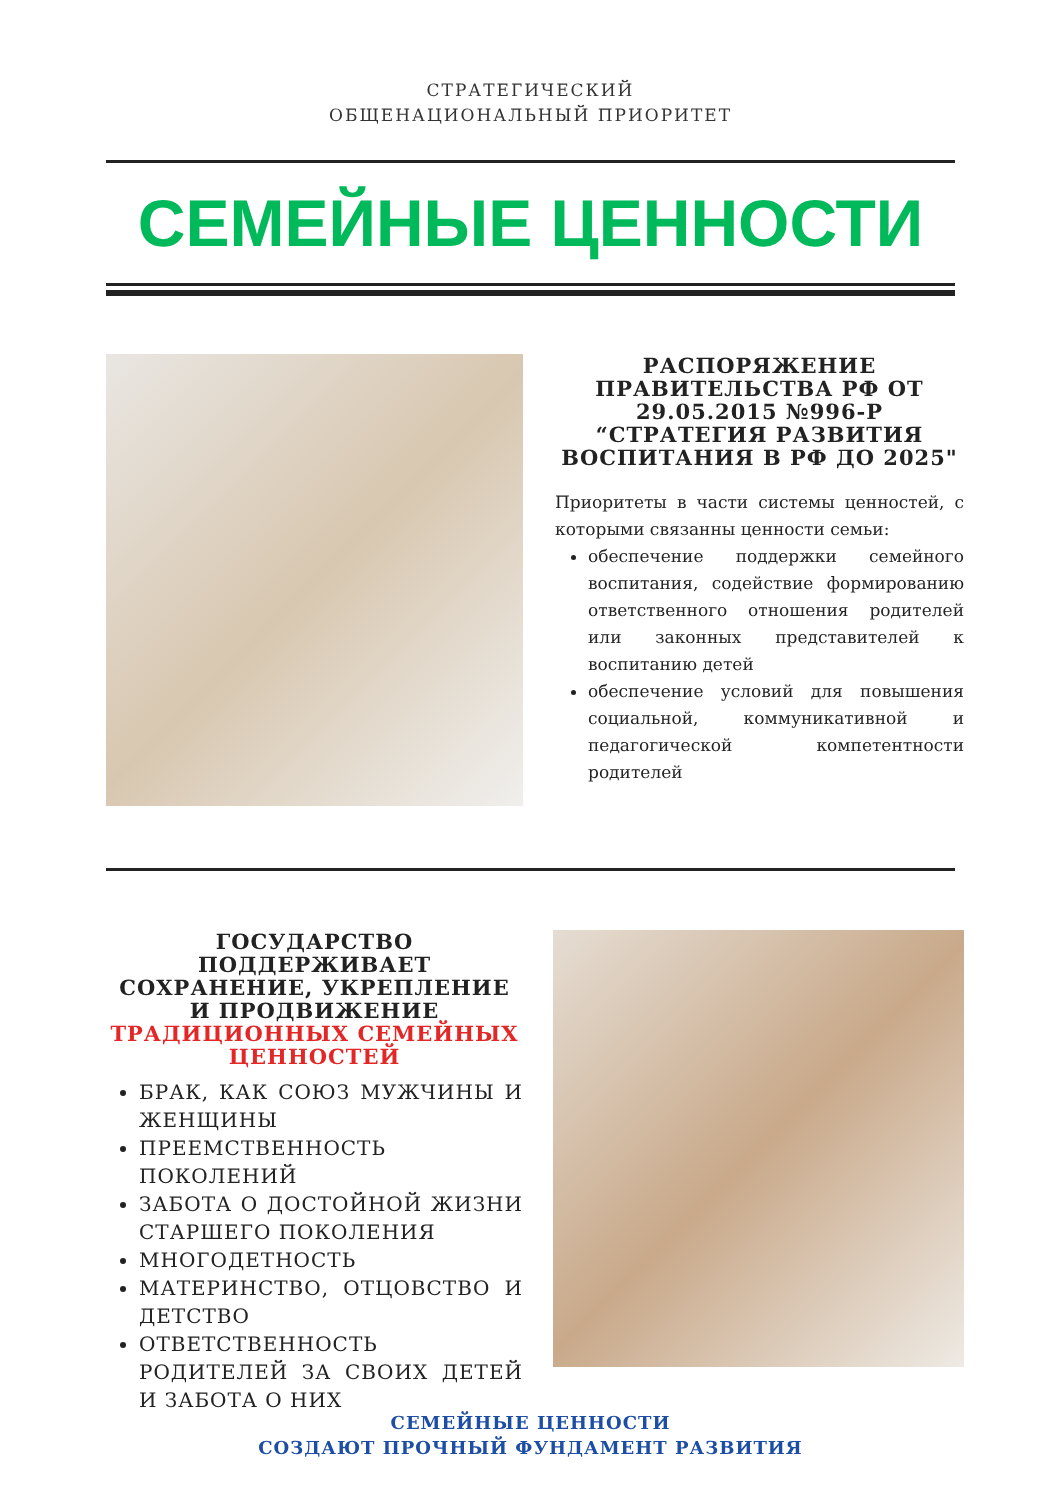СТРАТЕГИЧЕСКИЙ
ОБЩЕНАЦИОНАЛЬНЫЙ ПРИОРИТЕТ
СЕМЕЙНЫЕ ЦЕННОСТИ
РАСПОРЯЖЕНИЕ ПРАВИТЕЛЬСТВА РФ ОТ 29.05.2015 №996-Р “СТРАТЕГИЯ РАЗВИТИЯ ВОСПИТАНИЯ В РФ ДО 2025"
Приоритеты в части системы ценностей, с которыми связанны ценности семьи:
обеспечение поддержки семейного воспитания, содействие формированию ответственного отношения родителей или законных представителей к воспитанию детей
обеспечение условий для повышения социальной, коммуникативной и педагогической компетентности родителей
ГОСУДАРСТВО ПОДДЕРЖИВАЕТ СОХРАНЕНИЕ, УКРЕПЛЕНИЕ И ПРОДВИЖЕНИЕ ТРАДИЦИОННЫХ СЕМЕЙНЫХ ЦЕННОСТЕЙ
БРАК, КАК СОЮЗ МУЖЧИНЫ И ЖЕНЩИНЫ
ПРЕЕМСТВЕННОСТЬ ПОКОЛЕНИЙ
ЗАБОТА О ДОСТОЙНОЙ ЖИЗНИ СТАРШЕГО ПОКОЛЕНИЯ
МНОГОДЕТНОСТЬ
МАТЕРИНСТВО, ОТЦОВСТВО И ДЕТСТВО
ОТВЕТСТВЕННОСТЬ РОДИТЕЛЕЙ ЗА СВОИХ ДЕТЕЙ И ЗАБОТА О НИХ
СЕМЕЙНЫЕ ЦЕННОСТИ
СОЗДАЮТ ПРОЧНЫЙ ФУНДАМЕНТ РАЗВИТИЯ